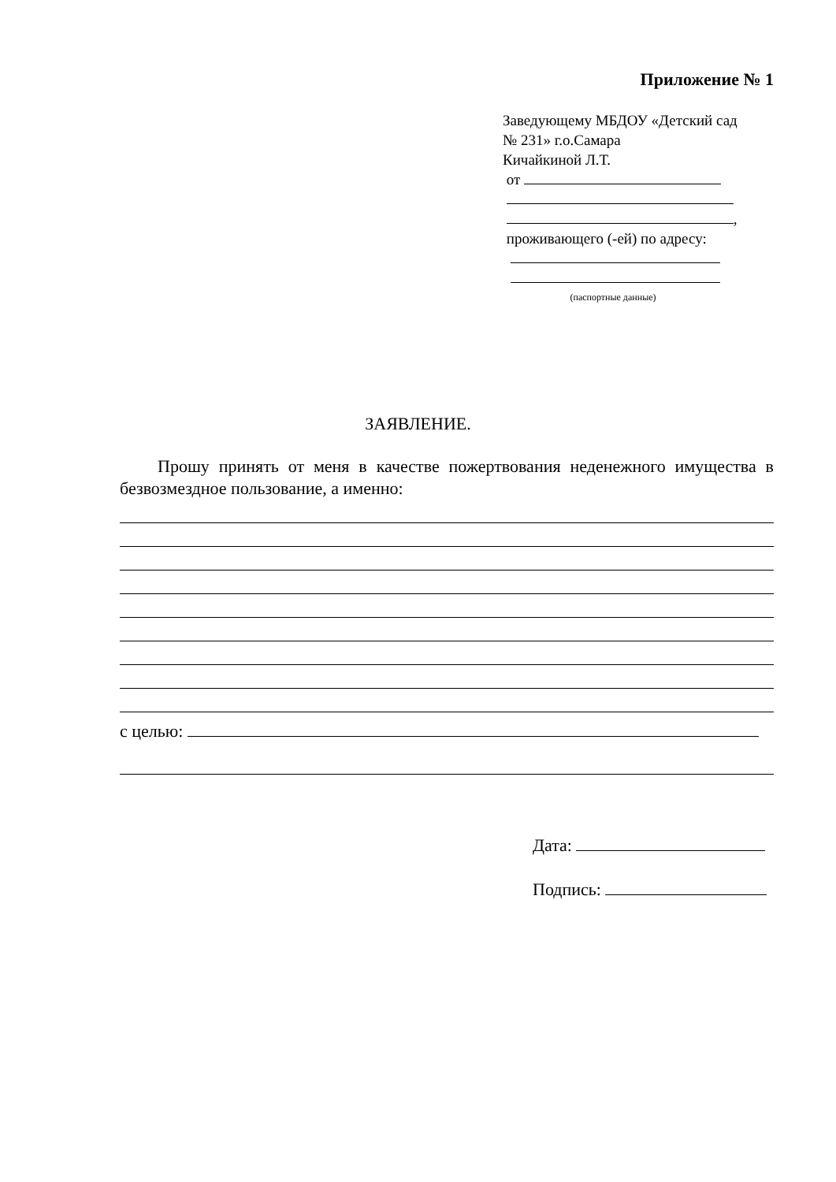Приложение № 1
Заведующему МБДОУ «Детский сад № 231» г.о.Самара
Кичайкиной Л.Т.
от
,
проживающего (-ей) по адресу:
(паспортные данные)
ЗАЯВЛЕНИЕ.
Прошу принять от меня в качестве пожертвования неденежного имущества в безвозмездное пользование, а именно:
с целью:
Дата:
Подпись: